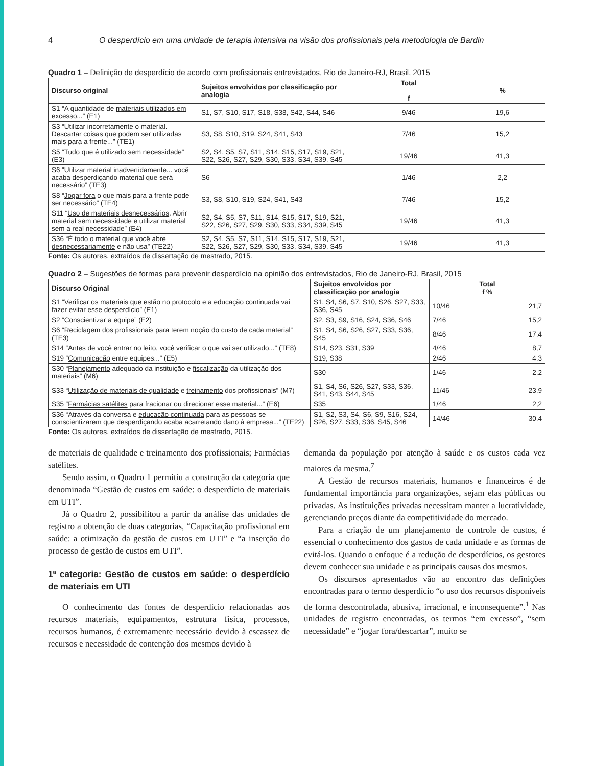4 O desperdício em uma unidade de terapia intensiva na visão dos profissionais pela metodologia de Bardin
Quadro 1 – Definição de desperdício de acordo com profissionais entrevistados, Rio de Janeiro-RJ, Brasil, 2015
| Discurso original | Sujeitos envolvidos por classificação por analogia | Total f | % |
| --- | --- | --- | --- |
| S1 “A quantidade de materiais utilizados em excesso ...” (E1) | S1, S7, S10, S17, S18, S38, S42, S44, S46 | 9/46 | 19,6 |
| S3 “Utilizar incorretamente o material. Descartar coisas que podem ser utilizadas mais para a frente...” (TE1) | S3, S8, S10, S19, S24, S41, S43 | 7/46 | 15,2 |
| S5 “Tudo que é utilizado sem necessidade ” (E3) | S2, S4, S5, S7, S11, S14, S15, S17, S19, S21, S22, S26, S27, S29, S30, S33, S34, S39, S45 | 19/46 | 41,3 |
| S6 “Utilizar material inadvertidamente... você acaba desperdiçando material que será necessário” (TE3) | S6 | 1/46 | 2,2 |
| S8 “ Jogar fora o que mais para a frente pode ser necessário” (TE4) | S3, S8, S10, S19, S24, S41, S43 | 7/46 | 15,2 |
| S11 “ Uso de materiais desnecessários . Abrir material sem necessidade e utilizar material sem a real necessidade” (E4) | S2, S4, S5, S7, S11, S14, S15, S17, S19, S21, S22, S26, S27, S29, S30, S33, S34, S39, S45 | 19/46 | 41,3 |
| S36 “É todo o material que você abre desnecessariamente e não usa” (TE22) | S2, S4, S5, S7, S11, S14, S15, S17, S19, S21, S22, S26, S27, S29, S30, S33, S34, S39, S45 | 19/46 | 41,3 |
Fonte: Os autores, extraídos de dissertação de mestrado, 2015.
Quadro 2 – Sugestões de formas para prevenir desperdício na opinião dos entrevistados, Rio de Janeiro-RJ, Brasil, 2015
| Discurso Original | Sujeitos envolvidos por classificação por analogia | Total f % | |
| --- | --- | --- | --- |
| S1 “Verificar os materiais que estão no protocolo e a educação continuada vai fazer evitar esse desperdício” (E1) | S1, S4, S6, S7, S10, S26, S27, S33, S36, S45 | 10/46 | 21,7 |
| S2 “ Conscientizar a equipe ” (E2) | S2, S3, S9, S16, S24, S36, S46 | 7/46 | 15,2 |
| S6 “ Reciclagem dos profissionais para terem noção do custo de cada material” (TE3) | S1, S4, S6, S26, S27, S33, S36, S45 | 8/46 | 17,4 |
| S14 “ Antes de você entrar no leito, você verificar o que vai ser utilizado ...” (TE8) | S14, S23, S31, S39 | 4/46 | 8,7 |
| S19 “ Comunicação entre equipes...” (E5) | S19, S38 | 2/46 | 4,3 |
| S30 “ Planejamento adequado da instituição e fiscalização da utilização dos materiais” (M6) | S30 | 1/46 | 2,2 |
| S33 “ Utilização de materiais de qualidade e treinamento dos profissionais” (M7) | S1, S4, S6, S26, S27, S33, S36, S41, S43, S44, S45 | 11/46 | 23,9 |
| S35 “ Farmácias satélites para fracionar ou direcionar esse material...” (E6) | S35 | 1/46 | 2,2 |
| S36 “Através da conversa e educação continuada para as pessoas se conscientizarem que desperdiçando acaba acarretando dano à empresa...” (TE22) | S1, S2, S3, S4, S6, S9, S16, S24, S26, S27, S33, S36, S45, S46 | 14/46 | 30,4 |
Fonte: Os autores, extraídos de dissertação de mestrado, 2015.
de materiais de qualidade e treinamento dos profissionais; Farmácias satélites.
Sendo assim, o Quadro 1 permitiu a construção da categoria que denominada “Gestão de custos em saúde: o desperdício de materiais em UTI”.
Já o Quadro 2, possibilitou a partir da análise das unidades de registro a obtenção de duas categorias, “Capacitação profissional em saúde: a otimização da gestão de custos em UTI” e “a inserção do processo de gestão de custos em UTI”.
1ª categoria: Gestão de custos em saúde: o desperdício de materiais em UTI
O conhecimento das fontes de desperdício relacionadas aos recursos materiais, equipamentos, estrutura física, processos, recursos humanos, é extremamente necessário devido à escassez de recursos e necessidade de contenção dos mesmos devido à
demanda da população por atenção à saúde e os custos cada vez maiores da mesma.<sup>7</sup>
A Gestão de recursos materiais, humanos e financeiros é de fundamental importância para organizações, sejam elas públicas ou privadas. As instituições privadas necessitam manter a lucratividade, gerenciando preços diante da competitividade do mercado.
Para a criação de um planejamento de controle de custos, é essencial o conhecimento dos gastos de cada unidade e as formas de evitá-los. Quando o enfoque é a redução de desperdícios, os gestores devem conhecer sua unidade e as principais causas dos mesmos.
Os discursos apresentados vão ao encontro das definições encontradas para o termo desperdício “o uso dos recursos disponíveis de forma descontrolada, abusiva, irracional, e inconsequente”.<sup>1</sup> Nas unidades de registro encontradas, os termos “em excesso”, “sem necessidade” e “jogar fora/descartar”, muito se